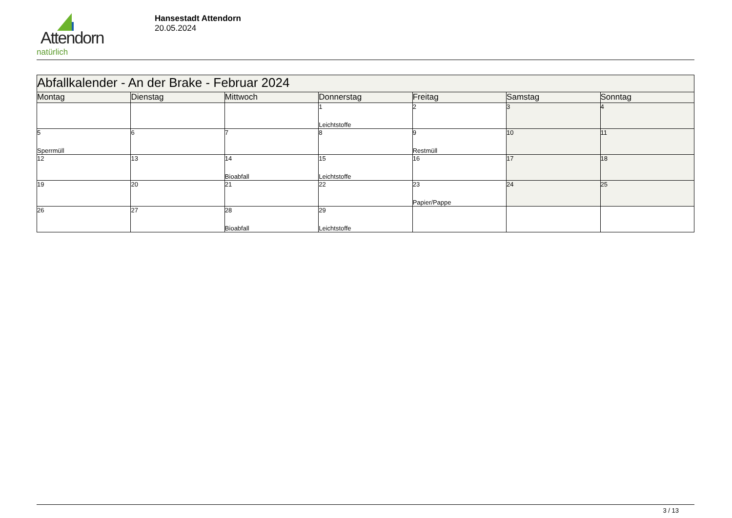Attendorn
natürlich
Hansestadt Attendorn
20.05.2024
| Abfallkalender - An der Brake - Februar 2024 | | | | | | |
| --- | --- | --- | --- | --- | --- | --- |
| Montag | Dienstag | Mittwoch | Donnerstag | Freitag | Samstag | Sonntag |
| | | | 1 Leichtstoffe | 2 | 3 | 4 |
| 5 Sperrmüll | 6 | 7 | 8 | 9 Restmüll | 10 | 11 |
| 12 | 13 | 14 Bioabfall | 15 Leichtstoffe | 16 | 17 | 18 |
| 19 | 20 | 21 | 22 | 23 Papier/Pappe | 24 | 25 |
| 26 | 27 | 28 Bioabfall | 29 Leichtstoffe | | | |
3 / 13